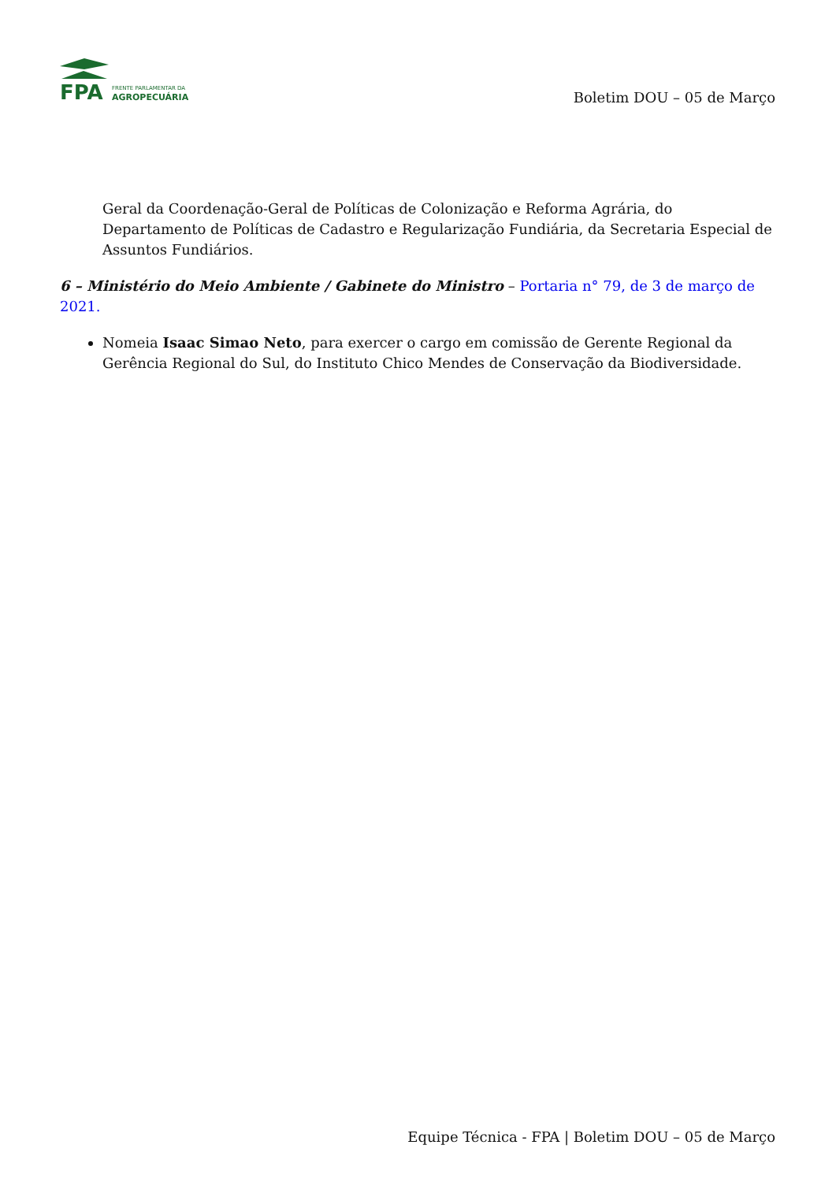FPA
FRENTE PARLAMENTAR DA
AGROPECUÁRIA
Boletim DOU – 05 de Março
Geral da Coordenação-Geral de Políticas de Colonização e Reforma Agrária, do Departamento de Políticas de Cadastro e Regularização Fundiária, da Secretaria Especial de Assuntos Fundiários.
6 – Ministério do Meio Ambiente / Gabinete do Ministro – Portaria n° 79, de 3 de março de 2021.
Nomeia Isaac Simao Neto, para exercer o cargo em comissão de Gerente Regional da Gerência Regional do Sul, do Instituto Chico Mendes de Conservação da Biodiversidade.
Equipe Técnica - FPA | Boletim DOU – 05 de Março